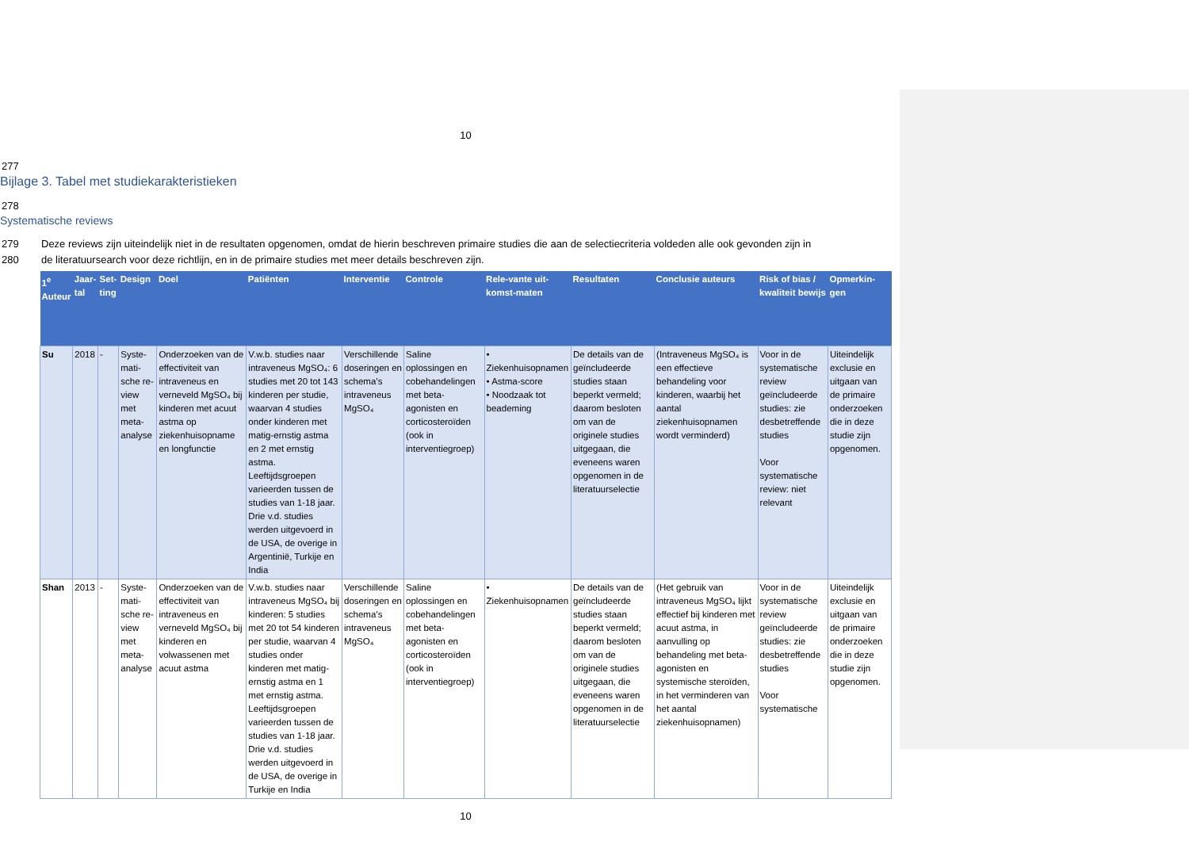10
277
Bijlage 3. Tabel met studiekarakteristieken
278
Systematische reviews
279 Deze reviews zijn uiteindelijk niet in de resultaten opgenomen, omdat de hierin beschreven primaire studies die aan de selectiecriteria voldeden alle ook gevonden zijn in
280 de literatuursearch voor deze richtlijn, en in de primaire studies met meer details beschreven zijn.
| 1<sup>e</sup> Auteur | Jaar-tal | Set-ting | Design | Doel | Patiënten | Interventie | Controle | Rele-vante uit-komst-maten | Resultaten | Conclusie auteurs | Risk of bias / kwaliteit bewijs | Opmerkin-gen |
| --- | --- | --- | --- | --- | --- | --- | --- | --- | --- | --- | --- | --- |
| Su | 2018 | - | Syste-mati-sche re-view met meta-analyse | Onderzoeken van de effectiviteit van intraveneus en verneveld MgSO₄ bij kinderen met acuut astma op ziekenhuisopname en longfunctie | V.w.b. studies naar intraveneus MgSO₄: 6 studies met 20 tot 143 kinderen per studie, waarvan 4 studies onder kinderen met matig-ernstig astma en 2 met ernstig astma. Leeftijdsgroepen varieerden tussen de studies van 1-18 jaar. Drie v.d. studies werden uitgevoerd in de USA, de overige in Argentinië, Turkije en India | Verschillende doseringen en schema’s intraveneus MgSO₄ | Saline oplossingen en cobehandelingen met beta-agonisten en corticosteroïden (ook in interventiegroep) | • Ziekenhuisopnamen • Astma-score • Noodzaak tot beademing | De details van de geïncludeerde studies staan beperkt vermeld; daarom besloten om van de originele studies uitgegaan, die eveneens waren opgenomen in de literatuurselectie | (Intraveneus MgSO₄ is een effectieve behandeling voor kinderen, waarbij het aantal ziekenhuisopnamen wordt verminderd) | Voor in de systematische review geïncludeerde studies: zie desbetreffende studies Voor systematische review: niet relevant | Uiteindelijk exclusie en uitgaan van de primaire onderzoeken die in deze studie zijn opgenomen. |
| Shan | 2013 | - | Syste-mati-sche re-view met meta-analyse | Onderzoeken van de effectiviteit van intraveneus en verneveld MgSO₄ bij kinderen en volwassenen met acuut astma | V.w.b. studies naar intraveneus MgSO₄ bij kinderen: 5 studies met 20 tot 54 kinderen per studie, waarvan 4 studies onder kinderen met matig-ernstig astma en 1 met ernstig astma. Leeftijdsgroepen varieerden tussen de studies van 1-18 jaar. Drie v.d. studies werden uitgevoerd in de USA, de overige in Turkije en India | Verschillende doseringen en schema’s intraveneus MgSO₄ | Saline oplossingen en cobehandelingen met beta-agonisten en corticosteroïden (ook in interventiegroep) | • Ziekenhuisopnamen | De details van de geïncludeerde studies staan beperkt vermeld; daarom besloten om van de originele studies uitgegaan, die eveneens waren opgenomen in de literatuurselectie | (Het gebruik van intraveneus MgSO₄ lijkt effectief bij kinderen met acuut astma, in aanvulling op behandeling met beta-agonisten en systemische steroïden, in het verminderen van het aantal ziekenhuisopnamen) | Voor in de systematische review geïncludeerde studies: zie desbetreffende studies Voor systematische | Uiteindelijk exclusie en uitgaan van de primaire onderzoeken die in deze studie zijn opgenomen. |
10